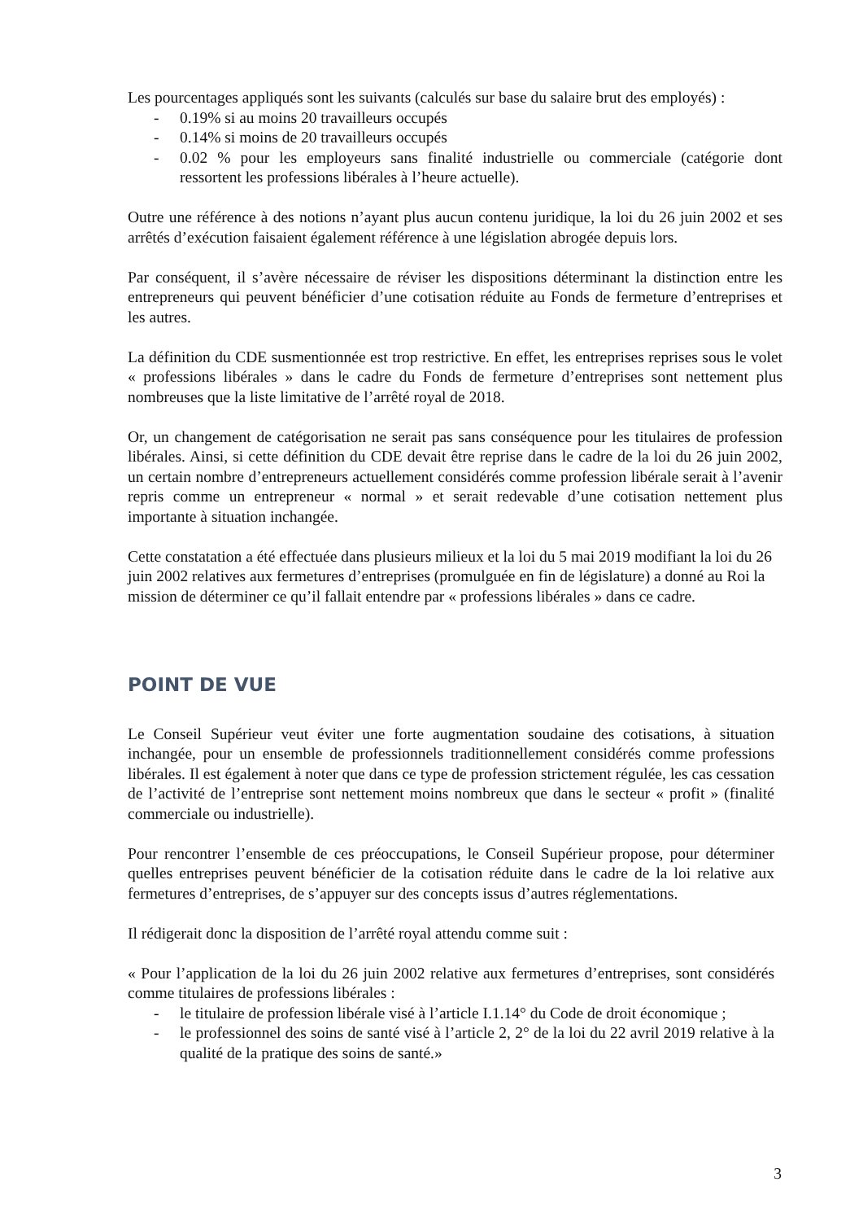Les pourcentages appliqués sont les suivants (calculés sur base du salaire brut des employés) :
- 0.19% si au moins 20 travailleurs occupés
- 0.14% si moins de 20 travailleurs occupés
- 0.02 % pour les employeurs sans finalité industrielle ou commerciale (catégorie dont ressortent les professions libérales à l’heure actuelle).
Outre une référence à des notions n’ayant plus aucun contenu juridique, la loi du 26 juin 2002 et ses arrêtés d’exécution faisaient également référence à une législation abrogée depuis lors.
Par conséquent, il s’avère nécessaire de réviser les dispositions déterminant la distinction entre les entrepreneurs qui peuvent bénéficier d’une cotisation réduite au Fonds de fermeture d’entreprises et les autres.
La définition du CDE susmentionnée est trop restrictive. En effet, les entreprises reprises sous le volet « professions libérales » dans le cadre du Fonds de fermeture d’entreprises sont nettement plus nombreuses que la liste limitative de l’arrêté royal de 2018.
Or, un changement de catégorisation ne serait pas sans conséquence pour les titulaires de profession libérales. Ainsi, si cette définition du CDE devait être reprise dans le cadre de la loi du 26 juin 2002, un certain nombre d’entrepreneurs actuellement considérés comme profession libérale serait à l’avenir repris comme un entrepreneur « normal » et serait redevable d’une cotisation nettement plus importante à situation inchangée.
Cette constatation a été effectuée dans plusieurs milieux et la loi du 5 mai 2019 modifiant la loi du 26 juin 2002 relatives aux fermetures d’entreprises (promulguée en fin de législature) a donné au Roi la mission de déterminer ce qu’il fallait entendre par « professions libérales » dans ce cadre.
POINT DE VUE
Le Conseil Supérieur veut éviter une forte augmentation soudaine des cotisations, à situation inchangée, pour un ensemble de professionnels traditionnellement considérés comme professions libérales. Il est également à noter que dans ce type de profession strictement régulée, les cas cessation de l’activité de l’entreprise sont nettement moins nombreux que dans le secteur « profit » (finalité commerciale ou industrielle).
Pour rencontrer l’ensemble de ces préoccupations, le Conseil Supérieur propose, pour déterminer quelles entreprises peuvent bénéficier de la cotisation réduite dans le cadre de la loi relative aux fermetures d’entreprises, de s’appuyer sur des concepts issus d’autres réglementations.
Il rédigerait donc la disposition de l’arrêté royal attendu comme suit :
« Pour l’application de la loi du 26 juin 2002 relative aux fermetures d’entreprises, sont considérés comme titulaires de professions libérales :
- le titulaire de profession libérale visé à l’article I.1.14° du Code de droit économique ;
- le professionnel des soins de santé visé à l’article 2, 2° de la loi du 22 avril 2019 relative à la qualité de la pratique des soins de santé.»
3